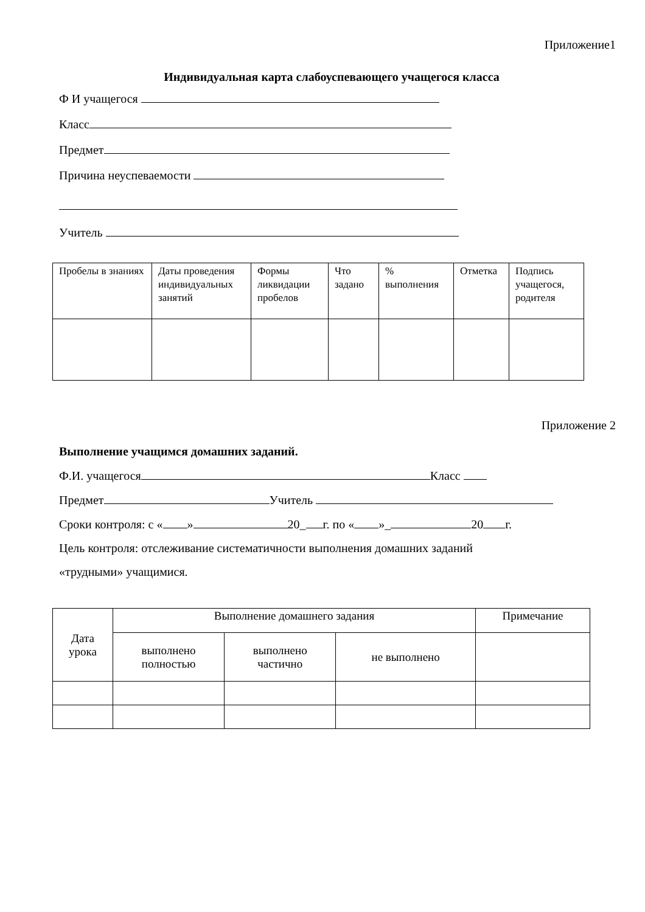Приложение1
Индивидуальная карта слабоуспевающего учащегося класса
Ф И учащегося
Класс
Предмет
Причина неуспеваемости
Учитель
| Пробелы в знаниях | Даты проведения индивидуальных занятий | Формы ликвидации пробелов | Что задано | % выполнения | Отметка | Подпись учащегося, родителя |
| --- | --- | --- | --- | --- | --- | --- |
Приложение 2
Выполнение учащимся домашних заданий.
Ф.И. учащегося Класс
Предмет Учитель
Сроки контроля: с « » 20_ г. по « »_ 20 г.
Цель контроля: отслеживание систематичности выполнения домашних заданий
«трудными» учащимися.
| Дата урока | Выполнение домашнего задания | | | Примечание |
| --- | --- | --- | --- | --- |
| | выполнено полностью | выполнено частично | не выполнено | |